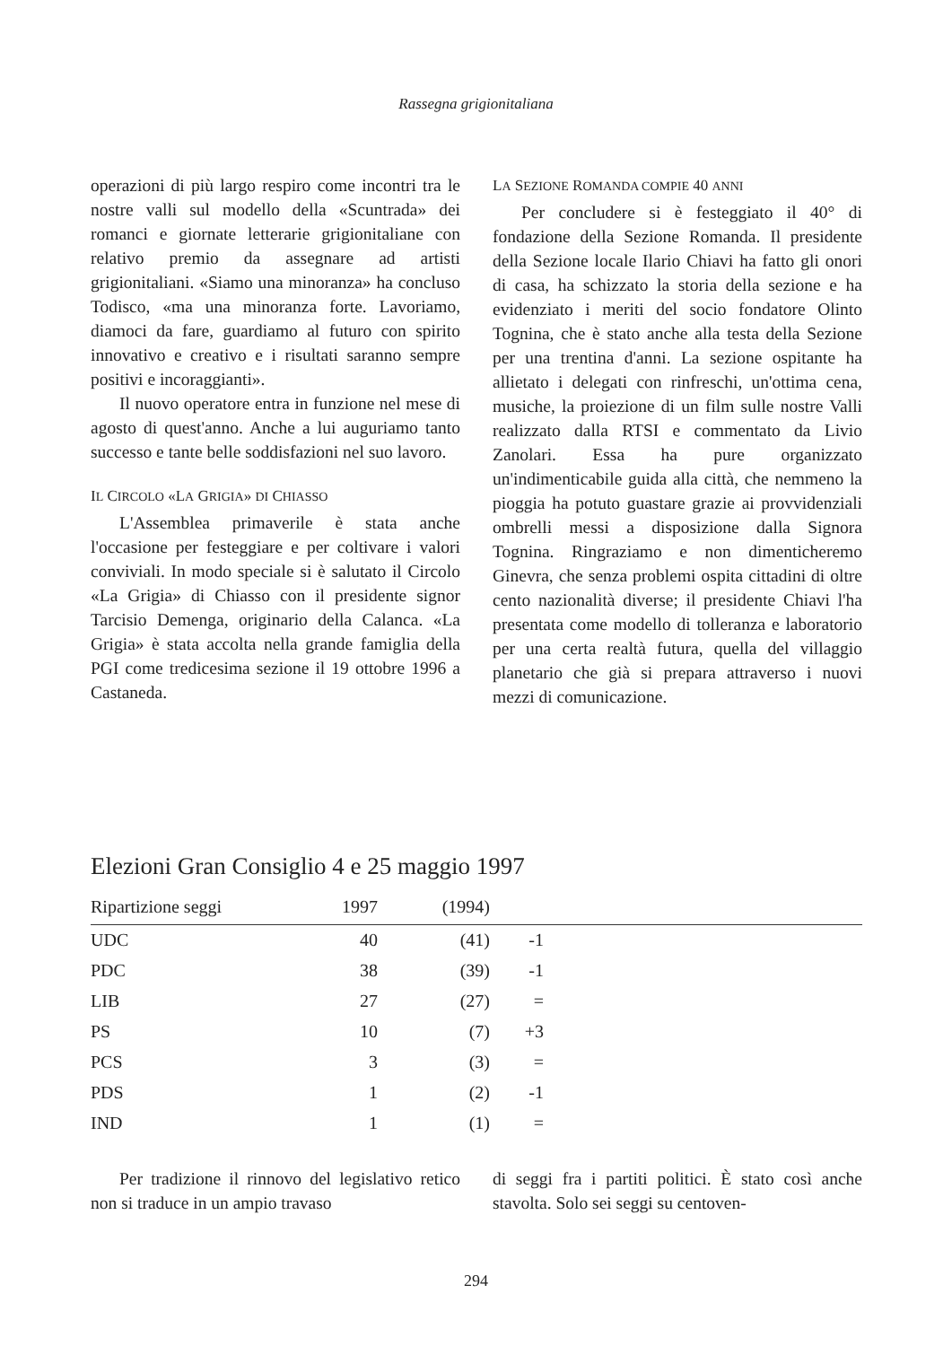Rassegna grigionitaliana
operazioni di più largo respiro come incontri tra le nostre valli sul modello della «Scuntrada» dei romanci e giornate letterarie grigionitaliane con relativo premio da assegnare ad artisti grigionitaliani. «Siamo una minoranza» ha concluso Todisco, «ma una minoranza forte. Lavoriamo, diamoci da fare, guardiamo al futuro con spirito innovativo e creativo e i risultati saranno sempre positivi e incoraggianti».
Il nuovo operatore entra in funzione nel mese di agosto di quest'anno. Anche a lui auguriamo tanto successo e tante belle soddisfazioni nel suo lavoro.
IL CIRCOLO «LA GRIGIA» DI CHIASSO
L'Assemblea primaverile è stata anche l'occasione per festeggiare e per coltivare i valori conviviali. In modo speciale si è salutato il Circolo «La Grigia» di Chiasso con il presidente signor Tarcisio Demenga, originario della Calanca. «La Grigia» è stata accolta nella grande famiglia della PGI come tredicesima sezione il 19 ottobre 1996 a Castaneda.
LA SEZIONE ROMANDA COMPIE 40 ANNI
Per concludere si è festeggiato il 40° di fondazione della Sezione Romanda. Il presidente della Sezione locale Ilario Chiavi ha fatto gli onori di casa, ha schizzato la storia della sezione e ha evidenziato i meriti del socio fondatore Olinto Tognina, che è stato anche alla testa della Sezione per una trentina d'anni. La sezione ospitante ha allietato i delegati con rinfreschi, un'ottima cena, musiche, la proiezione di un film sulle nostre Valli realizzato dalla RTSI e commentato da Livio Zanolari. Essa ha pure organizzato un'indimenticabile guida alla città, che nemmeno la pioggia ha potuto guastare grazie ai provvidenziali ombrelli messi a disposizione dalla Signora Tognina. Ringraziamo e non dimenticheremo Ginevra, che senza problemi ospita cittadini di oltre cento nazionalità diverse; il presidente Chiavi l'ha presentata come modello di tolleranza e laboratorio per una certa realtà futura, quella del villaggio planetario che già si prepara attraverso i nuovi mezzi di comunicazione.
Elezioni Gran Consiglio 4 e 25 maggio 1997
| Ripartizione seggi | 1997 | (1994) | | |
| --- | --- | --- | --- | --- |
| UDC | 40 | (41) | -1 | |
| PDC | 38 | (39) | -1 | |
| LIB | 27 | (27) | = | |
| PS | 10 | (7) | +3 | |
| PCS | 3 | (3) | = | |
| PDS | 1 | (2) | -1 | |
| IND | 1 | (1) | = | |
Per tradizione il rinnovo del legislativo retico non si traduce in un ampio travaso
di seggi fra i partiti politici. È stato così anche stavolta. Solo sei seggi su centoven-
294